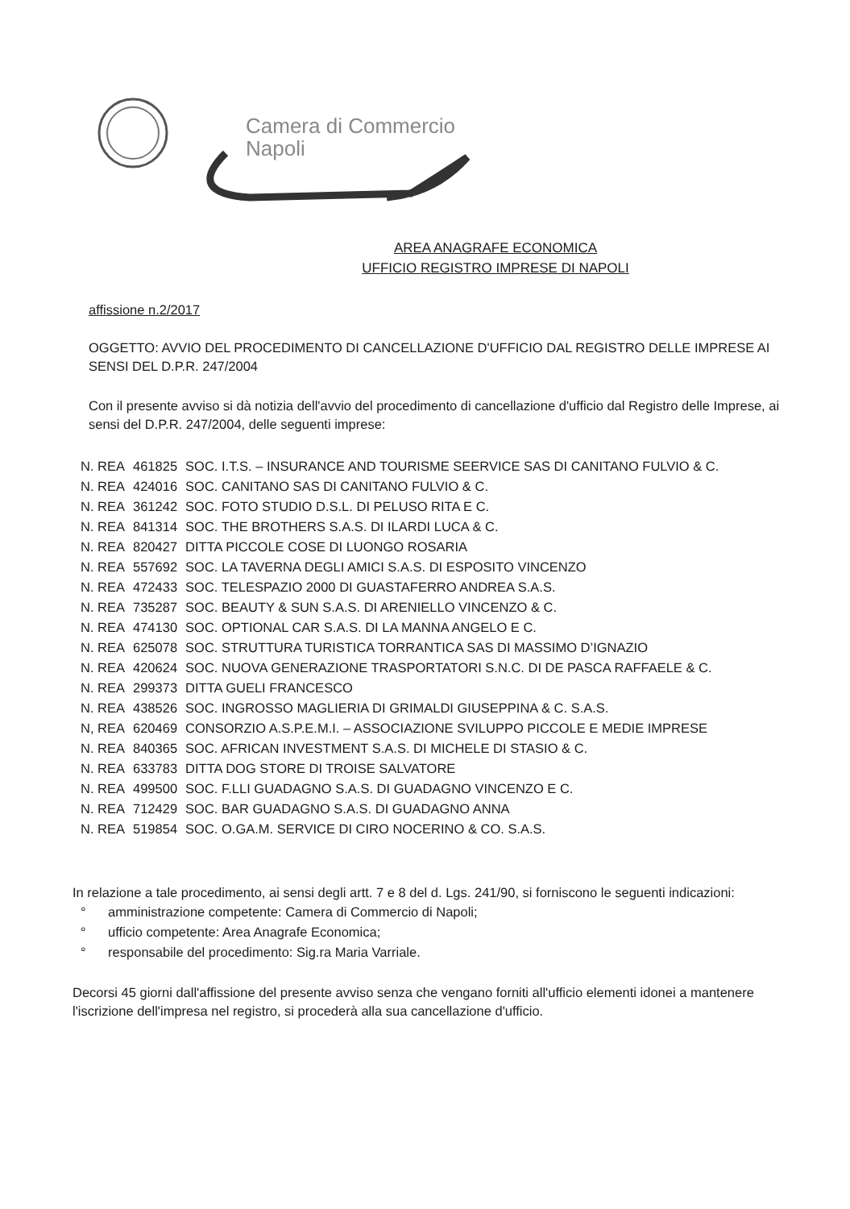Camera di Commercio
Napoli
AREA ANAGRAFE ECONOMICA
UFFICIO REGISTRO IMPRESE DI NAPOLI
affissione n.2/2017
OGGETTO: AVVIO DEL PROCEDIMENTO DI CANCELLAZIONE D'UFFICIO DAL REGISTRO DELLE IMPRESE AI SENSI DEL D.P.R. 247/2004
Con il presente avviso si dà notizia dell'avvio del procedimento di cancellazione d'ufficio dal Registro delle Imprese, ai sensi del D.P.R. 247/2004, delle seguenti imprese:
| N. REA | 461825 | SOC. I.T.S. – INSURANCE AND TOURISME SEERVICE SAS DI CANITANO FULVIO & C. |
| N. REA | 424016 | SOC. CANITANO SAS DI CANITANO FULVIO & C. |
| N. REA | 361242 | SOC. FOTO STUDIO D.S.L. DI PELUSO RITA E C. |
| N. REA | 841314 | SOC. THE BROTHERS S.A.S. DI ILARDI LUCA & C. |
| N. REA | 820427 | DITTA PICCOLE COSE DI LUONGO ROSARIA |
| N. REA | 557692 | SOC. LA TAVERNA DEGLI AMICI S.A.S. DI ESPOSITO VINCENZO |
| N. REA | 472433 | SOC. TELESPAZIO 2000 DI GUASTAFERRO ANDREA S.A.S. |
| N. REA | 735287 | SOC. BEAUTY & SUN S.A.S. DI ARENIELLO VINCENZO & C. |
| N. REA | 474130 | SOC. OPTIONAL CAR S.A.S. DI LA MANNA ANGELO E C. |
| N. REA | 625078 | SOC. STRUTTURA TURISTICA TORRANTICA SAS DI MASSIMO D’IGNAZIO |
| N. REA | 420624 | SOC. NUOVA GENERAZIONE TRASPORTATORI S.N.C. DI DE PASCA RAFFAELE & C. |
| N. REA | 299373 | DITTA GUELI FRANCESCO |
| N. REA | 438526 | SOC. INGROSSO MAGLIERIA DI GRIMALDI GIUSEPPINA & C. S.A.S. |
| N, REA | 620469 | CONSORZIO A.S.P.E.M.I. – ASSOCIAZIONE SVILUPPO PICCOLE E MEDIE IMPRESE |
| N. REA | 840365 | SOC. AFRICAN INVESTMENT S.A.S. DI MICHELE DI STASIO & C. |
| N. REA | 633783 | DITTA DOG STORE DI TROISE SALVATORE |
| N. REA | 499500 | SOC. F.LLI GUADAGNO S.A.S. DI GUADAGNO VINCENZO E C. |
| N. REA | 712429 | SOC. BAR GUADAGNO S.A.S. DI GUADAGNO ANNA |
| N. REA | 519854 | SOC. O.GA.M. SERVICE DI CIRO NOCERINO & CO. S.A.S. |
In relazione a tale procedimento, ai sensi degli artt. 7 e 8 del d. Lgs. 241/90, si forniscono le seguenti indicazioni:
° amministrazione competente: Camera di Commercio di Napoli;
° ufficio competente: Area Anagrafe Economica;
° responsabile del procedimento: Sig.ra Maria Varriale.
Decorsi 45 giorni dall'affissione del presente avviso senza che vengano forniti all'ufficio elementi idonei a mantenere l'iscrizione dell'impresa nel registro, si procederà alla sua cancellazione d'ufficio.